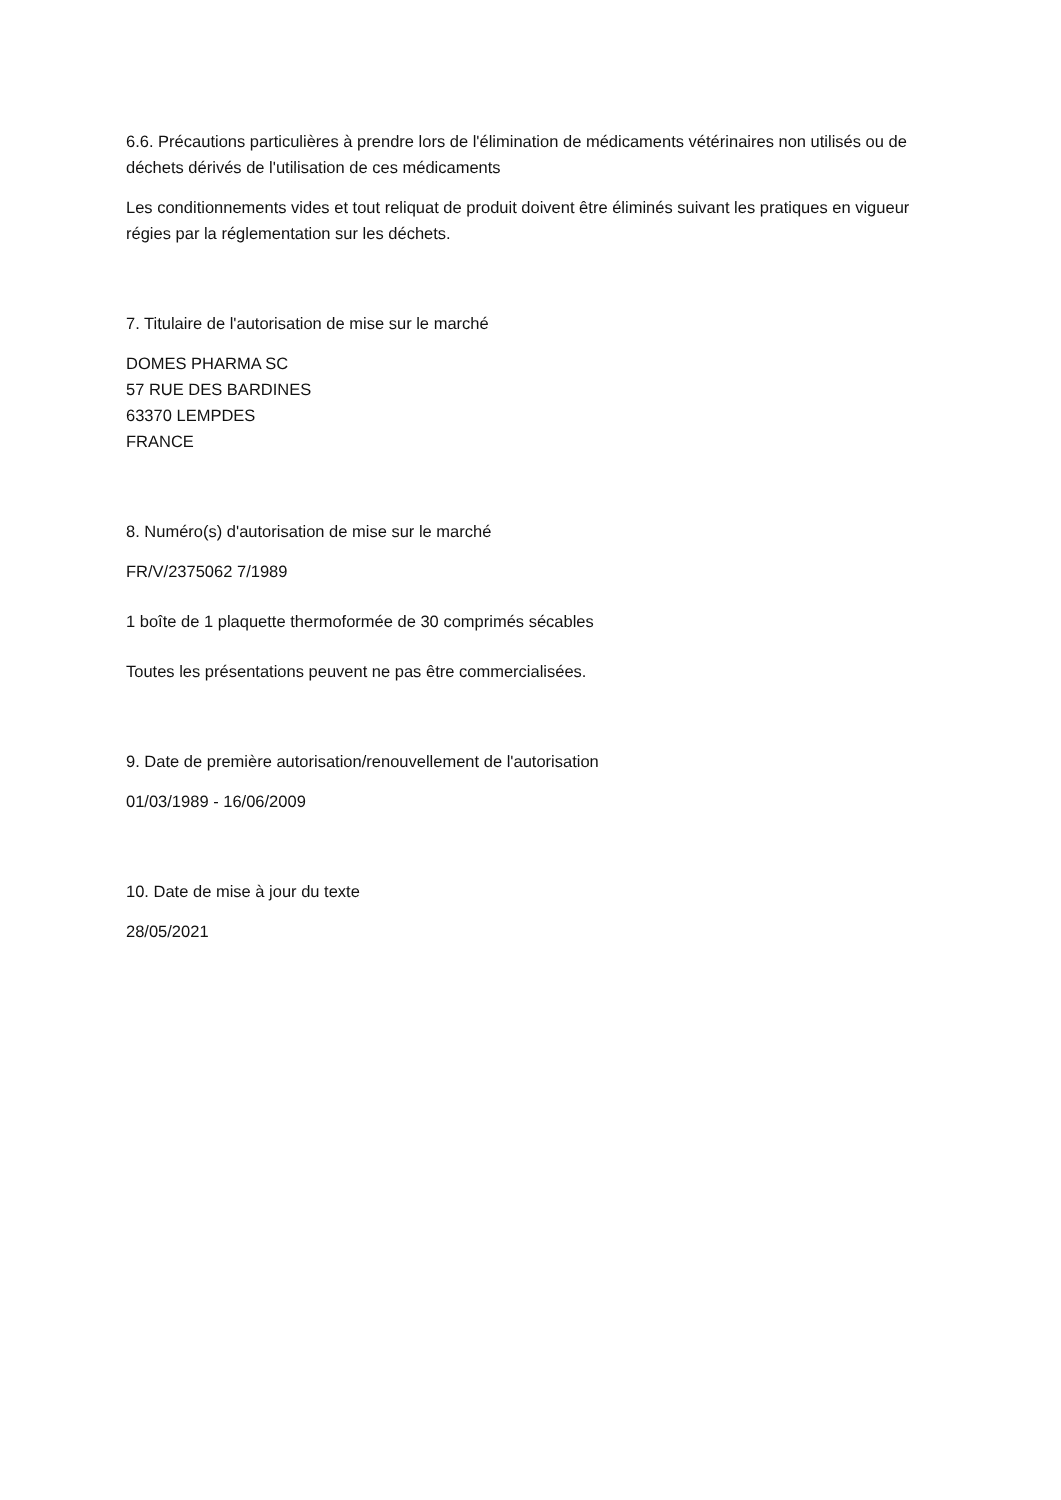6.6. Précautions particulières à prendre lors de l'élimination de médicaments vétérinaires non utilisés ou de déchets dérivés de l'utilisation de ces médicaments
Les conditionnements vides et tout reliquat de produit doivent être éliminés suivant les pratiques en vigueur régies par la réglementation sur les déchets.
7. Titulaire de l'autorisation de mise sur le marché
DOMES PHARMA SC
57 RUE DES BARDINES
63370 LEMPDES
FRANCE
8. Numéro(s) d'autorisation de mise sur le marché
FR/V/2375062 7/1989
1 boîte de 1 plaquette thermoformée de 30 comprimés sécables
Toutes les présentations peuvent ne pas être commercialisées.
9. Date de première autorisation/renouvellement de l'autorisation
01/03/1989 - 16/06/2009
10. Date de mise à jour du texte
28/05/2021